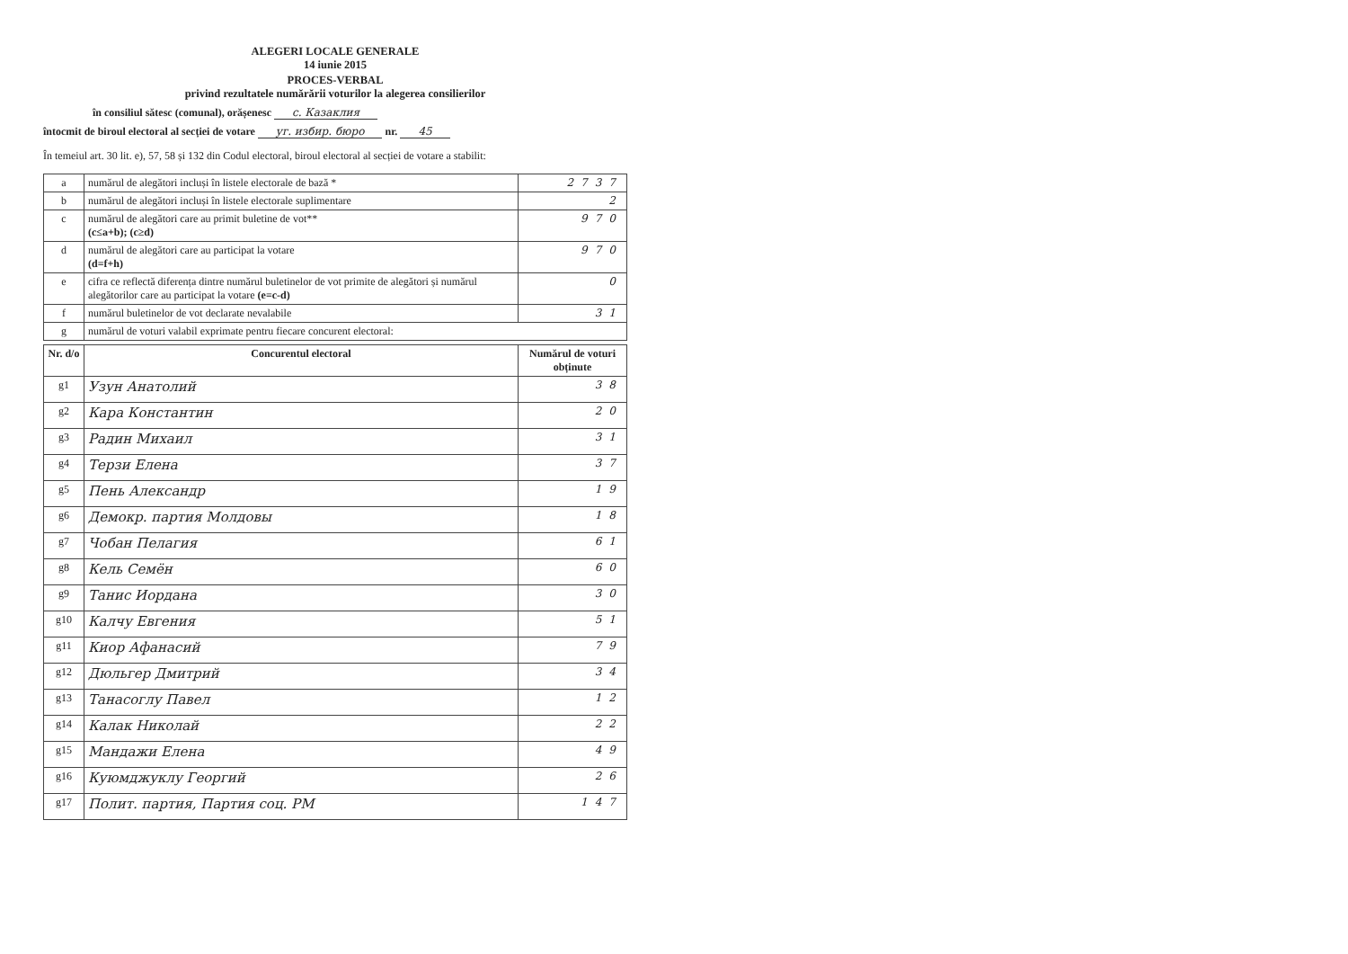ALEGERI LOCALE GENERALE
14 iunie 2015
PROCES-VERBAL
privind rezultatele numărării voturilor la alegerea consilierilor
în consiliul sătesc (comunal), orășenesc с. Казаклия
întocmit de biroul electoral al secției de votare уг. избир. бюро nr. 45
În temeiul art. 30 lit. e), 57, 58 și 132 din Codul electoral, biroul electoral al secției de votare a stabilit:
| a | numărul de alegători incluși în listele electorale de bază * | 2737 |
| b | numărul de alegători incluși în listele electorale suplimentare | 2 |
| c | numărul de alegători care au primit buletine de vot** (c≤a+b); (c≥d) | 970 |
| d | numărul de alegători care au participat la votare (d=f+h) | 970 |
| e | cifra ce reflectă diferența dintre numărul buletinelor de vot primite de alegători și numărul alegătorilor care au participat la votare (e=c-d) | 0 |
| f | numărul buletinelor de vot declarate nevalabile | 31 |
| g | numărul de voturi valabil exprimate pentru fiecare concurent electoral: | |
| Nr. d/o | Concurentul electoral | Numărul de voturi obținute |
| --- | --- | --- |
| g1 | Узун Анатолий | 38 |
| g2 | Кара Константин | 20 |
| g3 | Радин Михаил | 31 |
| g4 | Терзи Елена | 37 |
| g5 | Пень Александр | 19 |
| g6 | Демокр. партия Молдовы | 18 |
| g7 | Чобан Пелагия | 61 |
| g8 | Кель Семён | 60 |
| g9 | Танис Иордана | 30 |
| g10 | Калчу Евгения | 51 |
| g11 | Киор Афанасий | 79 |
| g12 | Дюльгер Дмитрий | 34 |
| g13 | Танасоглу Павел | 12 |
| g14 | Калак Николай | 22 |
| g15 | Мандажи Елена | 49 |
| g16 | Куюмджуклу Георгий | 26 |
| g17 | Полит. партия, Партия соц. РМ | 147 |